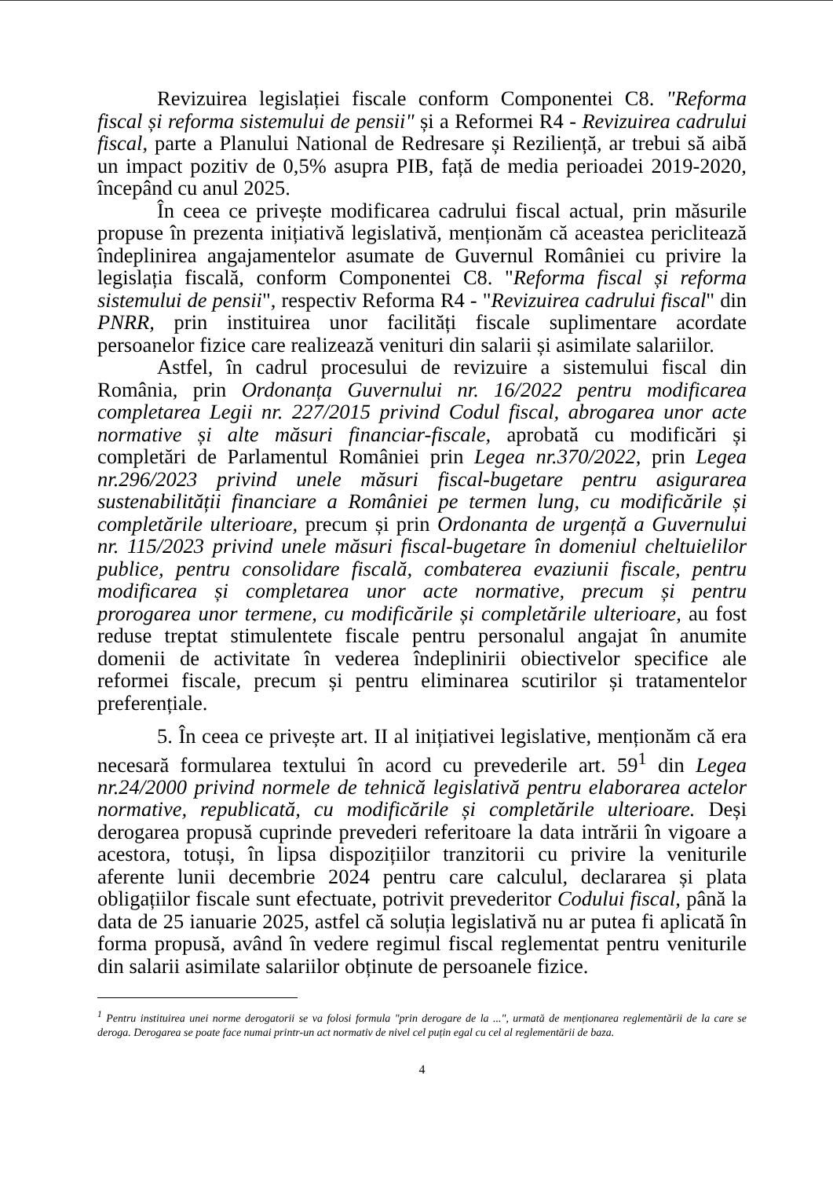Revizuirea legislației fiscale conform Componentei C8. "Reforma fiscal și reforma sistemului de pensii" și a Reformei R4 - Revizuirea cadrului fiscal, parte a Planului National de Redresare și Reziliență, ar trebui să aibă un impact pozitiv de 0,5% asupra PIB, față de media perioadei 2019-2020, începând cu anul 2025.
În ceea ce privește modificarea cadrului fiscal actual, prin măsurile propuse în prezenta inițiativă legislativă, menționăm că aceastea periclitează îndeplinirea angajamentelor asumate de Guvernul României cu privire la legislația fiscală, conform Componentei C8. "Reforma fiscal și reforma sistemului de pensii", respectiv Reforma R4 - "Revizuirea cadrului fiscal" din PNRR, prin instituirea unor facilități fiscale suplimentare acordate persoanelor fizice care realizează venituri din salarii și asimilate salariilor.
Astfel, în cadrul procesului de revizuire a sistemului fiscal din România, prin Ordonanța Guvernului nr. 16/2022 pentru modificarea completarea Legii nr. 227/2015 privind Codul fiscal, abrogarea unor acte normative și alte măsuri financiar-fiscale, aprobată cu modificări și completări de Parlamentul României prin Legea nr.370/2022, prin Legea nr.296/2023 privind unele măsuri fiscal-bugetare pentru asigurarea sustenabilității financiare a României pe termen lung, cu modificările și completările ulterioare, precum și prin Ordonanta de urgență a Guvernului nr. 115/2023 privind unele măsuri fiscal-bugetare în domeniul cheltuielilor publice, pentru consolidare fiscală, combaterea evaziunii fiscale, pentru modificarea și completarea unor acte normative, precum și pentru prorogarea unor termene, cu modificările și completările ulterioare, au fost reduse treptat stimulentete fiscale pentru personalul angajat în anumite domenii de activitate în vederea îndeplinirii obiectivelor specifice ale reformei fiscale, precum și pentru eliminarea scutirilor și tratamentelor preferențiale.
5. În ceea ce privește art. II al inițiativei legislative, menționăm că era necesară formularea textului în acord cu prevederile art. 59<sup>1</sup> din Legea nr.24/2000 privind normele de tehnică legislativă pentru elaborarea actelor normative, republicată, cu modificările și completările ulterioare. Deși derogarea propusă cuprinde prevederi referitoare la data intrării în vigoare a acestora, totuși, în lipsa dispozițiilor tranzitorii cu privire la veniturile aferente lunii decembrie 2024 pentru care calculul, declararea și plata obligațiilor fiscale sunt efectuate, potrivit prevederitor Codului fiscal, până la data de 25 ianuarie 2025, astfel că soluția legislativă nu ar putea fi aplicată în forma propusă, având în vedere regimul fiscal reglementat pentru veniturile din salarii asimilate salariilor obținute de persoanele fizice.
<sup>1</sup> Pentru instituirea unei norme derogatorii se va folosi formula "prin derogare de la ...", urmată de menționarea reglementării de la care se deroga. Derogarea se poate face numai printr-un act normativ de nivel cel puțin egal cu cel al reglementării de baza.
4